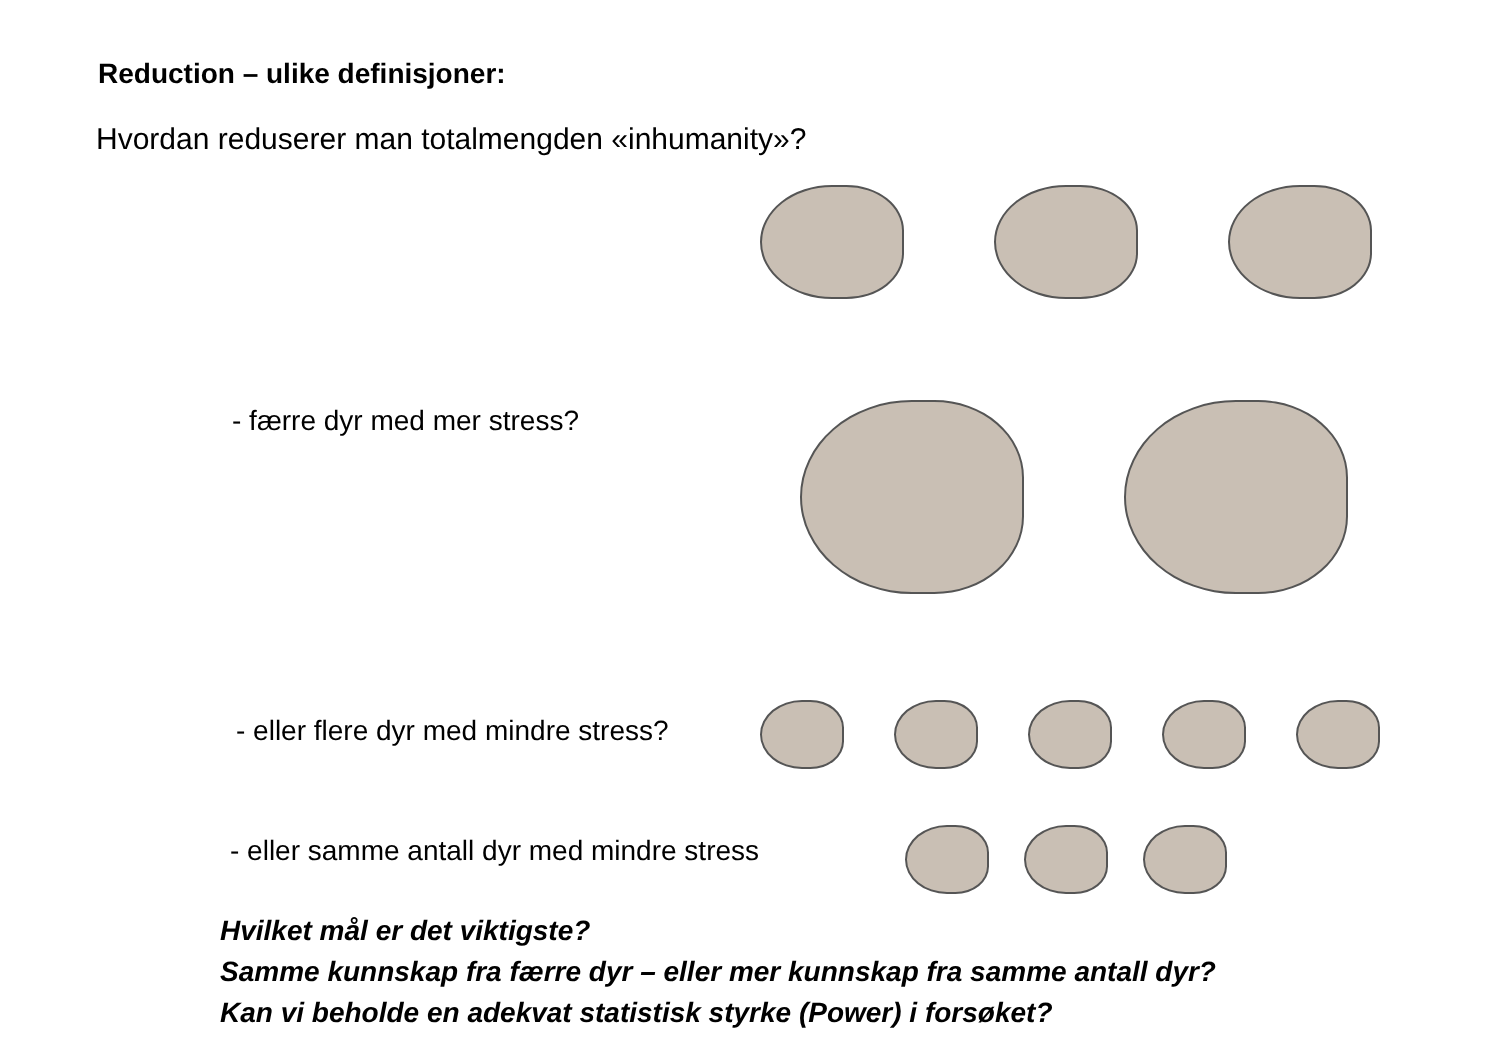Reduction – ulike definisjoner:
Hvordan reduserer man totalmengden «inhumanity»?
- færre dyr med mer stress?
- eller flere dyr med mindre stress?
- eller samme antall dyr med mindre stress
Hvilket mål er det viktigste?
Samme kunnskap fra færre dyr – eller mer kunnskap fra samme antall dyr?
Kan vi beholde en adekvat statistisk styrke (Power) i forsøket?